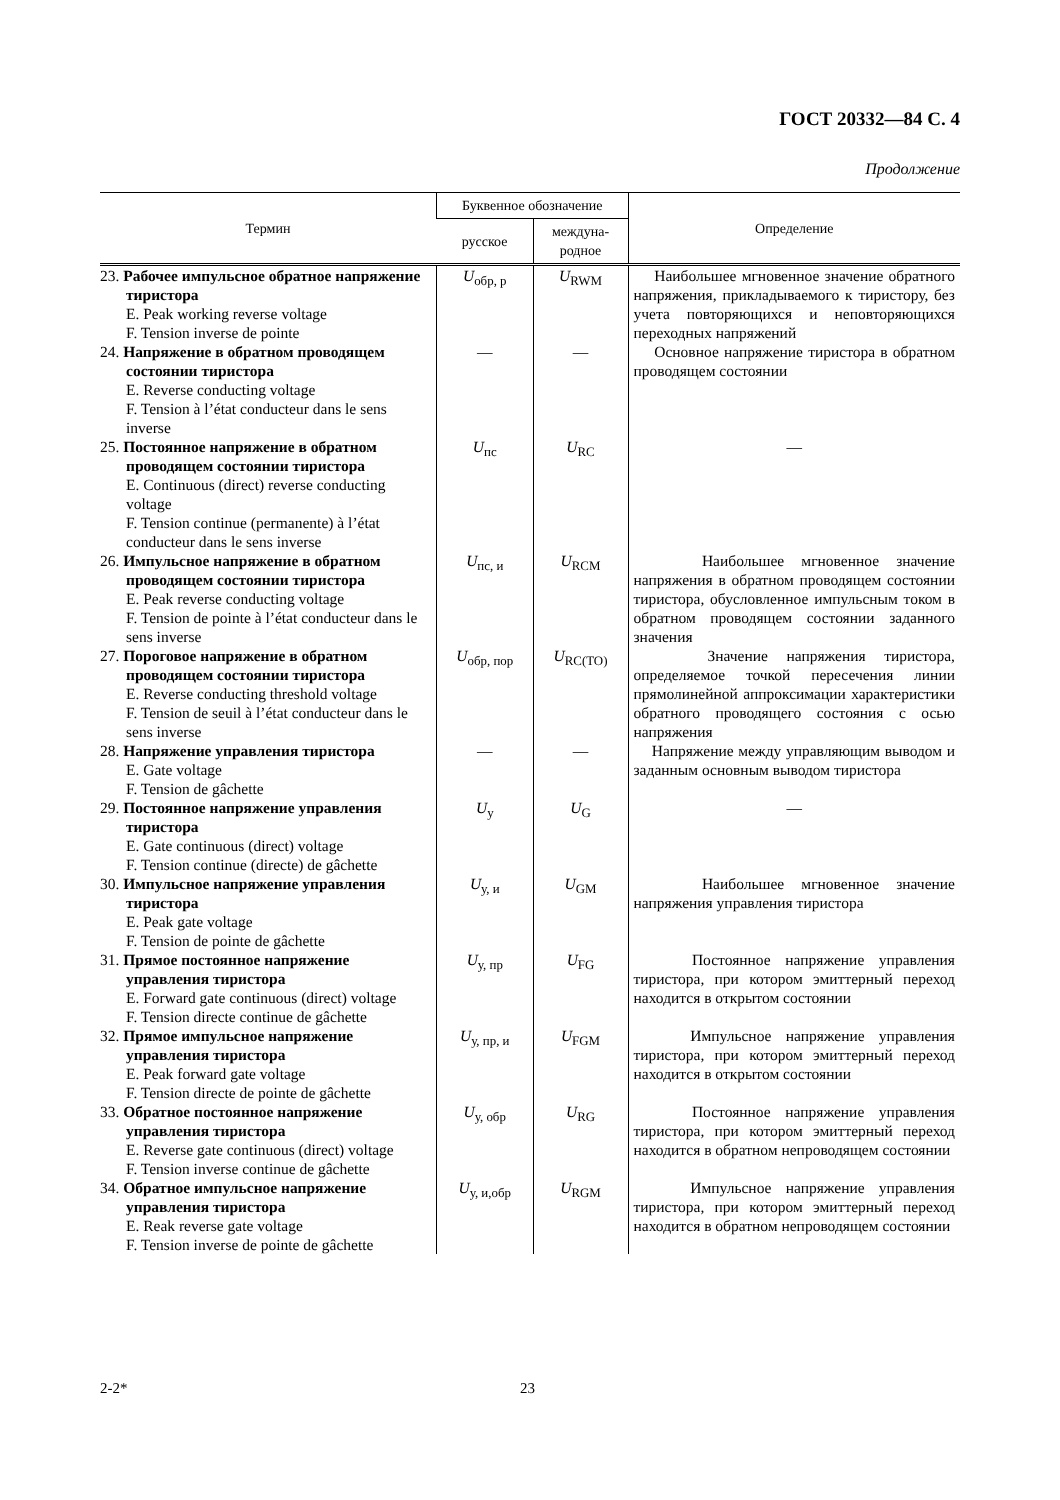ГОСТ 20332—84 С. 4
Продолжение
| Термин | Буквенное обозначение | | Определение |
| --- | --- | --- | --- |
| | русское | междуна- родное | |
| 23. Рабочее импульсное обратное напряжение тиристора E. Peak working reverse voltage F. Tension inverse de pointe | U<sub>обр, р</sub> | U<sub>RWM</sub> | Наибольшее мгновенное значение обратного напряжения, прикладываемого к тиристору, без учета повторяющихся и неповторяющихся переходных напряжений |
| 24. Напряжение в обратном проводящем состоянии тиристора E. Reverse conducting voltage F. Tension à l’état conducteur dans le sens inverse | — | — | Основное напряжение тиристора в обратном проводящем состоянии |
| 25. Постоянное напряжение в обратном проводящем состоянии тиристора E. Continuous (direct) reverse conducting voltage F. Tension continue (permanente) à l’état conducteur dans le sens inverse | U<sub>пс</sub> | U<sub>RC</sub> | — |
| 26. Импульсное напряжение в обратном проводящем состоянии тиристора E. Peak reverse conducting voltage F. Tension de pointe à l’état conducteur dans le sens inverse | U<sub>пс, и</sub> | U<sub>RCM</sub> | Наибольшее мгновенное значение напряжения в обратном проводящем состоянии тиристора, обусловленное импульсным током в обратном проводящем состоянии заданного значения |
| 27. Пороговое напряжение в обратном проводящем состоянии тиристора E. Reverse conducting threshold voltage F. Tension de seuil à l’état conducteur dans le sens inverse | U<sub>обр, пор</sub> | U<sub>RC(TO)</sub> | Значение напряжения тиристора, определяемое точкой пересечения линии прямолинейной аппроксимации характеристики обратного проводящего состояния с осью напряжения |
| 28. Напряжение управления тиристора E. Gate voltage F. Tension de gâchette | — | — | Напряжение между управляющим выводом и заданным основным выводом тиристора |
| 29. Постоянное напряжение управления тиристора E. Gate continuous (direct) voltage F. Tension continue (directe) de gâchette | U<sub>у</sub> | U<sub>G</sub> | — |
| 30. Импульсное напряжение управления тиристора E. Peak gate voltage F. Tension de pointe de gâchette | U<sub>у, и</sub> | U<sub>GM</sub> | Наибольшее мгновенное значение напряжения управления тиристора |
| 31. Прямое постоянное напряжение управления тиристора E. Forward gate continuous (direct) voltage F. Tension directe continue de gâchette | U<sub>у, пр</sub> | U<sub>FG</sub> | Постоянное напряжение управления тиристора, при котором эмиттерный переход находится в открытом состоянии |
| 32. Прямое импульсное напряжение управления тиристора E. Peak forward gate voltage F. Tension directe de pointe de gâchette | U<sub>у, пр, и</sub> | U<sub>FGM</sub> | Импульсное напряжение управления тиристора, при котором эмиттерный переход находится в открытом состоянии |
| 33. Обратное постоянное напряжение управления тиристора E. Reverse gate continuous (direct) voltage F. Tension inverse continue de gâchette | U<sub>у, обр</sub> | U<sub>RG</sub> | Постоянное напряжение управления тиристора, при котором эмиттерный переход находится в обратном непроводящем состоянии |
| 34. Обратное импульсное напряжение управления тиристора E. Reak reverse gate voltage F. Tension inverse de pointe de gâchette | U<sub>у, и,обр</sub> | U<sub>RGM</sub> | Импульсное напряжение управления тиристора, при котором эмиттерный переход находится в обратном непроводящем состоянии |
2-2* 23